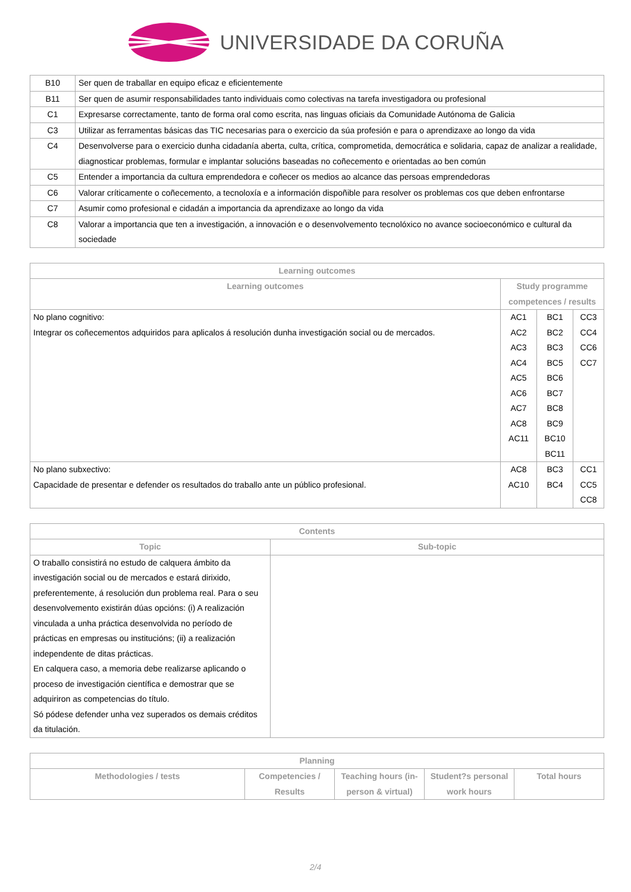UNIVERSIDADE DA CORUÑA
| B10 | Ser quen de traballar en equipo eficaz e eficientemente |
| B11 | Ser quen de asumir responsabilidades tanto individuais como colectivas na tarefa investigadora ou profesional |
| C1 | Expresarse correctamente, tanto de forma oral como escrita, nas linguas oficiais da Comunidade Autónoma de Galicia |
| C3 | Utilizar as ferramentas básicas das TIC necesarias para o exercicio da súa profesión e para o aprendizaxe ao longo da vida |
| C4 | Desenvolverse para o exercicio dunha cidadanía aberta, culta, crítica, comprometida, democrática e solidaria, capaz de analizar a realidade, diagnosticar problemas, formular e implantar solucións baseadas no coñecemento e orientadas ao ben común |
| C5 | Entender a importancia da cultura emprendedora e coñecer os medios ao alcance das persoas emprendedoras |
| C6 | Valorar críticamente o coñecemento, a tecnoloxía e a información dispoñible para resolver os problemas cos que deben enfrontarse |
| C7 | Asumir como profesional e cidadán a importancia da aprendizaxe ao longo da vida |
| C8 | Valorar a importancia que ten a investigación, a innovación e o desenvolvemento tecnolóxico no avance socioeconómico e cultural da sociedade |
| Learning outcomes | | | |
| --- | --- | --- | --- |
| Learning outcomes | Study programme competences / results | | |
| No plano cognitivo: Integrar os coñecementos adquiridos para aplicalos á resolución dunha investigación social ou de mercados. | AC1 AC2 AC3 AC4 AC5 AC6 AC7 AC8 AC11 | BC1 BC2 BC3 BC5 BC6 BC7 BC8 BC9 BC10 BC11 | CC3 CC4 CC6 CC7 |
| No plano subxectivo: Capacidade de presentar e defender os resultados do traballo ante un público profesional. | AC8 AC10 | BC3 BC4 | CC1 CC5 CC8 |
| Contents | |
| --- | --- |
| Topic | Sub-topic |
| O traballo consistirá no estudo de calquera ámbito da investigación social ou de mercados e estará dirixido, preferentemente, á resolución dun problema real. Para o seu desenvolvemento existirán dúas opcións: (i) A realización vinculada a unha práctica desenvolvida no período de prácticas en empresas ou institucións; (ii) a realización independente de ditas prácticas. En calquera caso, a memoria debe realizarse aplicando o proceso de investigación científica e demostrar que se adquiriron as competencias do título. Só pódese defender unha vez superados os demais créditos da titulación. | |
| Planning | | | | |
| --- | --- | --- | --- | --- |
| Methodologies / tests | Competencies / Results | Teaching hours (in-person & virtual) | Student?s personal work hours | Total hours |
2/4